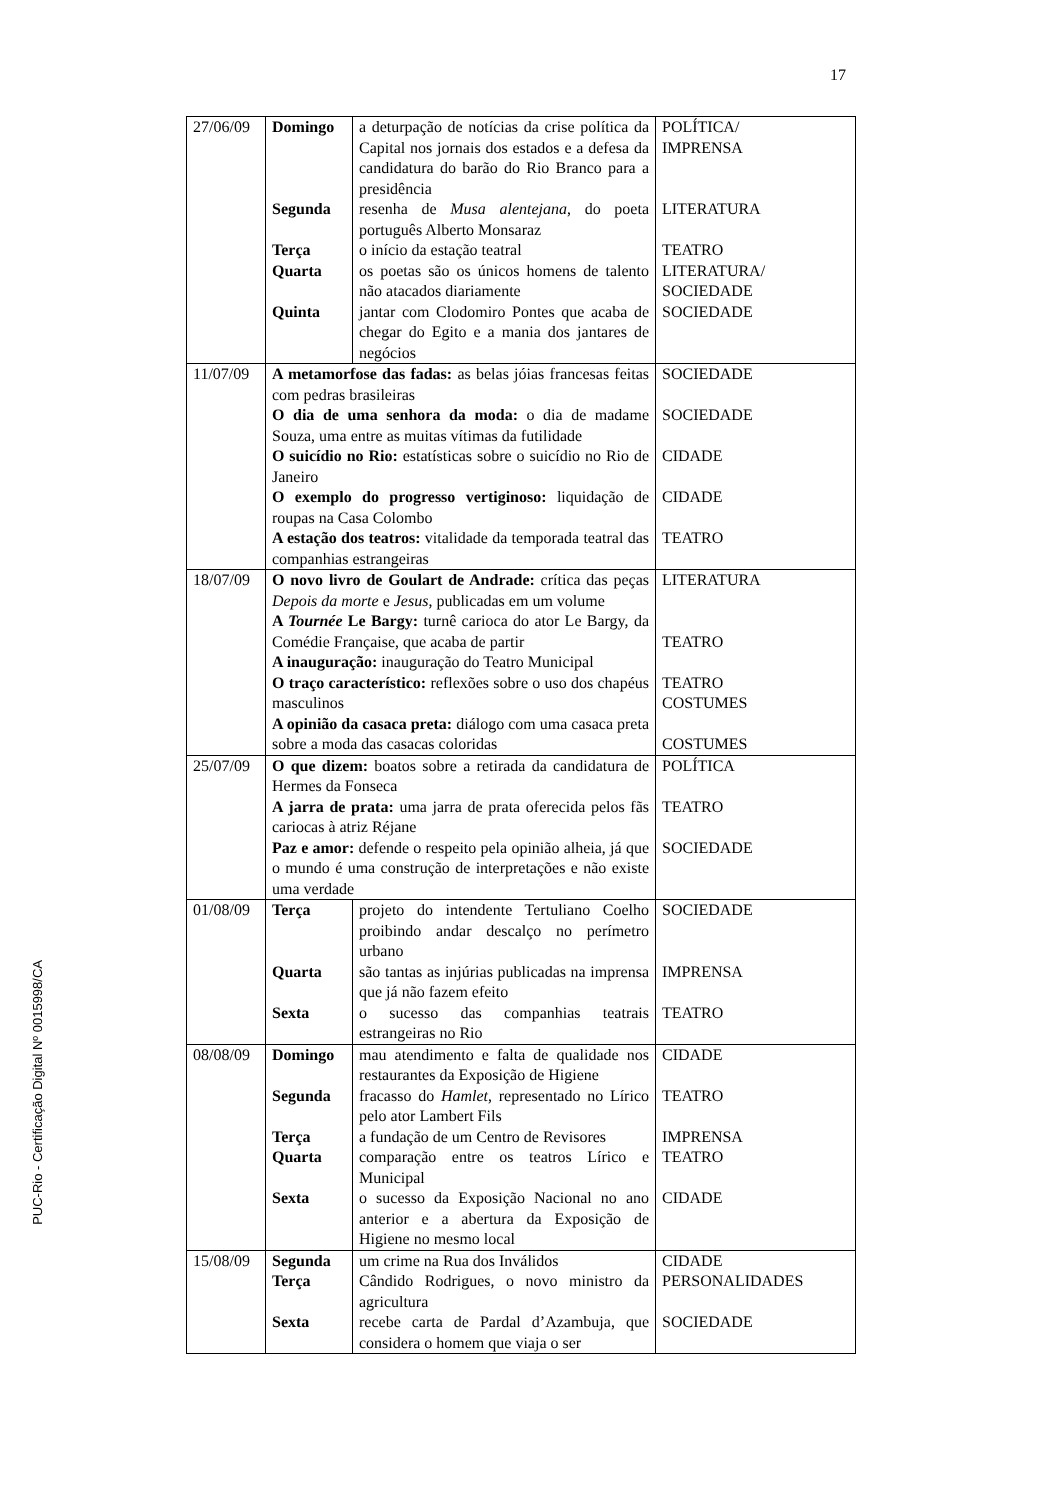17
PUC-Rio - Certificação Digital Nº 0015998/CA
| 27/06/09 | Domingo Segunda Terça Quarta Quinta | a deturpação de notícias da crise política da Capital nos jornais dos estados e a defesa da candidatura do barão do Rio Branco para a presidência resenha de Musa alentejana , do poeta português Alberto Monsaraz o início da estação teatral os poetas são os únicos homens de talento não atacados diariamente jantar com Clodomiro Pontes que acaba de chegar do Egito e a mania dos jantares de negócios | POLÍTICA/ IMPRENSA LITERATURA TEATRO LITERATURA/ SOCIEDADE SOCIEDADE |
| 11/07/09 | A metamorfose das fadas: as belas jóias francesas feitas com pedras brasileiras O dia de uma senhora da moda: o dia de madame Souza, uma entre as muitas vítimas da futilidade O suicídio no Rio: estatísticas sobre o suicídio no Rio de Janeiro O exemplo do progresso vertiginoso: liquidação de roupas na Casa Colombo A estação dos teatros: vitalidade da temporada teatral das companhias estrangeiras | | SOCIEDADE SOCIEDADE CIDADE CIDADE TEATRO |
| 18/07/09 | O novo livro de Goulart de Andrade: crítica das peças Depois da morte e Jesus , publicadas em um volume A Tournée Le Bargy: turnê carioca do ator Le Bargy, da Comédie Française, que acaba de partir A inauguração: inauguração do Teatro Municipal O traço característico: reflexões sobre o uso dos chapéus masculinos A opinião da casaca preta: diálogo com uma casaca preta sobre a moda das casacas coloridas | | LITERATURA TEATRO TEATRO COSTUMES COSTUMES |
| 25/07/09 | O que dizem: boatos sobre a retirada da candidatura de Hermes da Fonseca A jarra de prata: uma jarra de prata oferecida pelos fãs cariocas à atriz Réjane Paz e amor: defende o respeito pela opinião alheia, já que o mundo é uma construção de interpretações e não existe uma verdade | | POLÍTICA TEATRO SOCIEDADE |
| 01/08/09 | Terça Quarta Sexta | projeto do intendente Tertuliano Coelho proibindo andar descalço no perímetro urbano são tantas as injúrias publicadas na imprensa que já não fazem efeito o sucesso das companhias teatrais estrangeiras no Rio | SOCIEDADE IMPRENSA TEATRO |
| 08/08/09 | Domingo Segunda Terça Quarta Sexta | mau atendimento e falta de qualidade nos restaurantes da Exposição de Higiene fracasso do Hamlet , representado no Lírico pelo ator Lambert Fils a fundação de um Centro de Revisores comparação entre os teatros Lírico e Municipal o sucesso da Exposição Nacional no ano anterior e a abertura da Exposição de Higiene no mesmo local | CIDADE TEATRO IMPRENSA TEATRO CIDADE |
| 15/08/09 | Segunda Terça Sexta | um crime na Rua dos Inválidos Cândido Rodrigues, o novo ministro da agricultura recebe carta de Pardal d’Azambuja, que considera o homem que viaja o ser | CIDADE PERSONALIDADES SOCIEDADE |